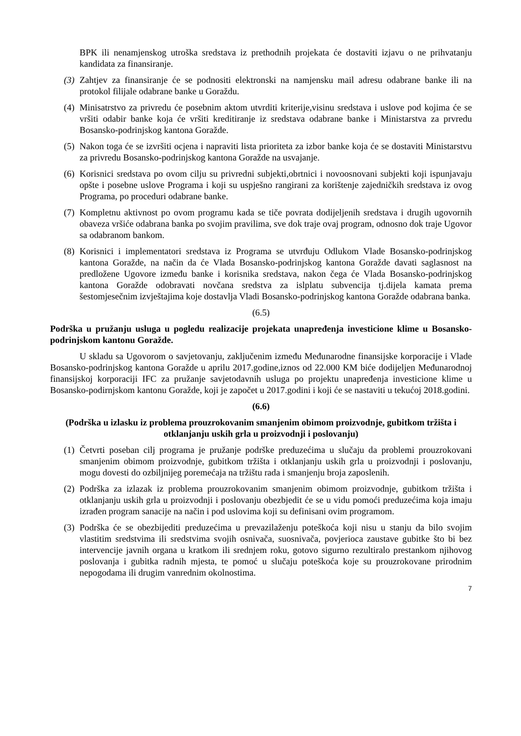BPK ili nenamjenskog utroška sredstava iz prethodnih projekata će dostaviti izjavu o ne prihvatanju kandidata za finansiranje.
(3)
Zahtjev za finansiranje će se podnositi elektronski na namjensku mail adresu odabrane banke ili na protokol filijale odabrane banke u Goraždu.
(4)
Minisatrstvo za privredu će posebnim aktom utvrditi kriterije,visinu sredstava i uslove pod kojima će se vršiti odabir banke koja će vršiti kreditiranje iz sredstava odabrane banke i Ministarstva za prvredu Bosansko-podrinjskog kantona Goražde.
(5)
Nakon toga će se izvršiti ocjena i napraviti lista prioriteta za izbor banke koja će se dostaviti Ministarstvu za privredu Bosansko-podrinjskog kantona Goražde na usvajanje.
(6)
Korisnici sredstava po ovom cilju su privredni subjekti,obrtnici i novoosnovani subjekti koji ispunjavaju opšte i posebne uslove Programa i koji su uspješno rangirani za korištenje zajedničkih sredstava iz ovog Programa, po proceduri odabrane banke.
(7)
Kompletnu aktivnost po ovom programu kada se tiče povrata dodijeljenih sredstava i drugih ugovornih obaveza vršiće odabrana banka po svojim pravilima, sve dok traje ovaj program, odnosno dok traje Ugovor sa odabranom bankom.
(8)
Korisnici i implementatori sredstava iz Programa se utvrđuju Odlukom Vlade Bosansko-podrinjskog kantona Goražde, na način da će Vlada Bosansko-podrinjskog kantona Goražde davati saglasnost na predložene Ugovore između banke i korisnika sredstava, nakon čega će Vlada Bosansko-podrinjskog kantona Goražde odobravati novčana sredstva za islplatu subvencija tj.dijela kamata prema šestomjesečnim izvještajima koje dostavlja Vladi Bosansko-podrinjskog kantona Goražde odabrana banka.
(6.5)
Podrška u pružanju usluga u pogledu realizacije projekata unapređenja investicione klime u Bosansko-podrinjskom kantonu Goražde.
U skladu sa Ugovorom o savjetovanju, zaključenim između Međunarodne finansijske korporacije i Vlade Bosansko-podrinjskog kantona Goražde u aprilu 2017.godine,iznos od 22.000 KM biće dodijeljen Međunarodnoj finansijskoj korporaciji IFC za pružanje savjetodavnih usluga po projektu unapređenja investicione klime u Bosansko-podirnjskom kantonu Goražde, koji je započet u 2017.godini i koji će se nastaviti u tekućoj 2018.godini.
(6.6)
(Podrška u izlasku iz problema prouzrokovanim smanjenim obimom proizvodnje, gubitkom tržišta i otklanjanju uskih grla u proizvodnji i poslovanju)
(1)
Četvrti poseban cilj programa je pružanje podrške preduzećima u slučaju da problemi prouzrokovani smanjenim obimom proizvodnje, gubitkom tržišta i otklanjanju uskih grla u proizvodnji i poslovanju, mogu dovesti do ozbiljnijeg poremećaja na tržištu rada i smanjenju broja zaposlenih.
(2)
Podrška za izlazak iz problema prouzrokovanim smanjenim obimom proizvodnje, gubitkom tržišta i otklanjanju uskih grla u proizvodnji i poslovanju obezbjedit će se u vidu pomoći preduzećima koja imaju izrađen program sanacije na način i pod uslovima koji su definisani ovim programom.
(3)
Podrška će se obezbijediti preduzećima u prevazilaženju poteškoća koji nisu u stanju da bilo svojim vlastitim sredstvima ili sredstvima svojih osnivača, suosnivača, povjerioca zaustave gubitke što bi bez intervencije javnih organa u kratkom ili srednjem roku, gotovo sigurno rezultiralo prestankom njihovog poslovanja i gubitka radnih mjesta, te pomoć u slučaju poteškoća koje su prouzrokovane prirodnim nepogodama ili drugim vanrednim okolnostima.
7